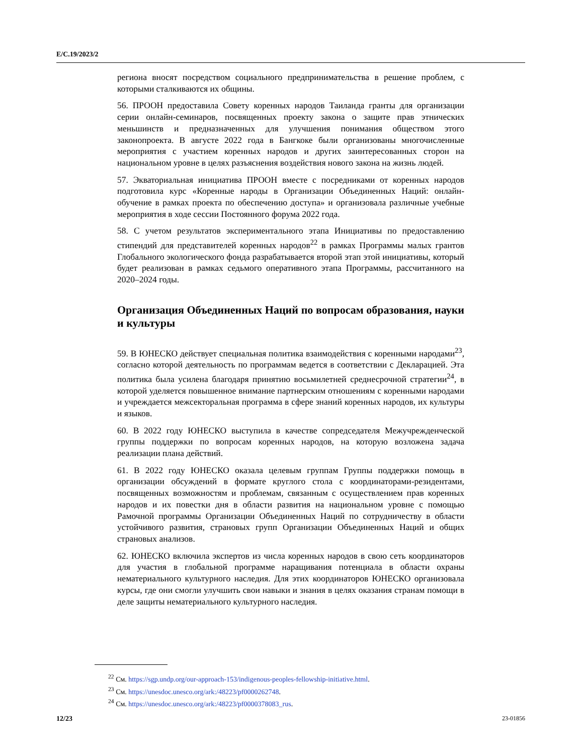E/C.19/2023/2
региона вносят посредством социального предпринимательства в решение проблем, с которыми сталкиваются их общины.
56. ПРООН предоставила Совету коренных народов Таиланда гранты для организации серии онлайн-семинаров, посвященных проекту закона о защите прав этнических меньшинств и предназначенных для улучшения понимания обществом этого законопроекта. В августе 2022 года в Бангкоке были организованы многочисленные мероприятия с участием коренных народов и других заинтересованных сторон на национальном уровне в целях разъяснения воздействия нового закона на жизнь людей.
57. Экваториальная инициатива ПРООН вместе с посредниками от коренных народов подготовила курс «Коренные народы в Организации Объединенных Наций: онлайн-обучение в рамках проекта по обеспечению доступа» и организовала различные учебные мероприятия в ходе сессии Постоянного форума 2022 года.
58. С учетом результатов экспериментального этапа Инициативы по предоставлению стипендий для представителей коренных народов<sup>22</sup> в рамках Программы малых грантов Глобального экологического фонда разрабатывается второй этап этой инициативы, который будет реализован в рамках седьмого оперативного этапа Программы, рассчитанного на 2020–2024 годы.
Организация Объединенных Наций по вопросам образования, науки и культуры
59. В ЮНЕСКО действует специальная политика взаимодействия с коренными народами<sup>23</sup>, согласно которой деятельность по программам ведется в соответствии с Декларацией. Эта политика была усилена благодаря принятию восьмилетней среднесрочной стратегии<sup>24</sup>, в которой уделяется повышенное внимание партнерским отношениям с коренными народами и учреждается межсекторальная программа в сфере знаний коренных народов, их культуры и языков.
60. В 2022 году ЮНЕСКО выступила в качестве сопредседателя Межучрежденческой группы поддержки по вопросам коренных народов, на которую возложена задача реализации плана действий.
61. В 2022 году ЮНЕСКО оказала целевым группам Группы поддержки помощь в организации обсуждений в формате круглого стола с координаторами-резидентами, посвященных возможностям и проблемам, связанным с осуществлением прав коренных народов и их повестки дня в области развития на национальном уровне с помощью Рамочной программы Организации Объединенных Наций по сотрудничеству в области устойчивого развития, страновых групп Организации Объединенных Наций и общих страновых анализов.
62. ЮНЕСКО включила экспертов из числа коренных народов в свою сеть координаторов для участия в глобальной программе наращивания потенциала в области охраны нематериального культурного наследия. Для этих координаторов ЮНЕСКО организовала курсы, где они смогли улучшить свои навыки и знания в целях оказания странам помощи в деле защиты нематериального культурного наследия.
<sup>22</sup> См. https://sgp.undp.org/our-approach-153/indigenous-peoples-fellowship-initiative.html.
<sup>23</sup> См. https://unesdoc.unesco.org/ark:/48223/pf0000262748.
<sup>24</sup> См. https://unesdoc.unesco.org/ark:/48223/pf0000378083_rus.
12/23 23-01856